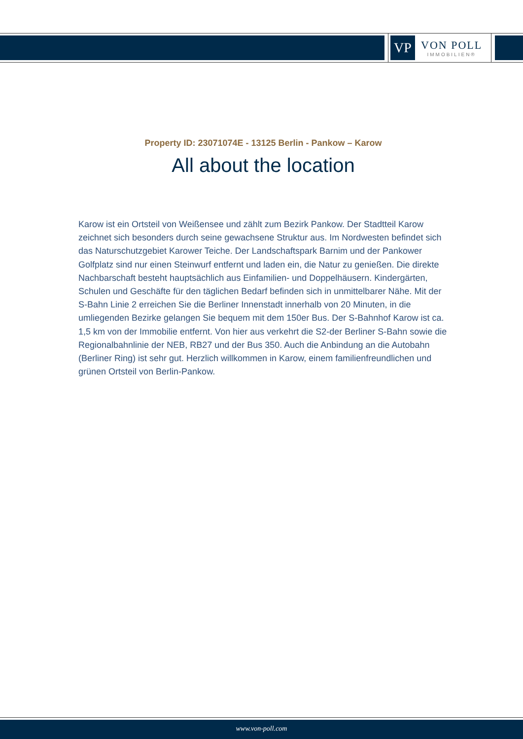VP
VON POLL
IMMOBILIEN®
Property ID: 23071074E - 13125 Berlin - Pankow – Karow
All about the location
Karow ist ein Ortsteil von Weißensee und zählt zum Bezirk Pankow. Der Stadtteil Karow zeichnet sich besonders durch seine gewachsene Struktur aus. Im Nordwesten befindet sich das Naturschutzgebiet Karower Teiche. Der Landschaftspark Barnim und der Pankower Golfplatz sind nur einen Steinwurf entfernt und laden ein, die Natur zu genießen. Die direkte Nachbarschaft besteht hauptsächlich aus Einfamilien- und Doppelhäusern. Kindergärten, Schulen und Geschäfte für den täglichen Bedarf befinden sich in unmittelbarer Nähe. Mit der S-Bahn Linie 2 erreichen Sie die Berliner Innenstadt innerhalb von 20 Minuten, in die umliegenden Bezirke gelangen Sie bequem mit dem 150er Bus. Der S-Bahnhof Karow ist ca. 1,5 km von der Immobilie entfernt. Von hier aus verkehrt die S2-der Berliner S-Bahn sowie die Regionalbahnlinie der NEB, RB27 und der Bus 350. Auch die Anbindung an die Autobahn (Berliner Ring) ist sehr gut. Herzlich willkommen in Karow, einem familienfreundlichen und grünen Ortsteil von Berlin-Pankow.
www.von-poll.com